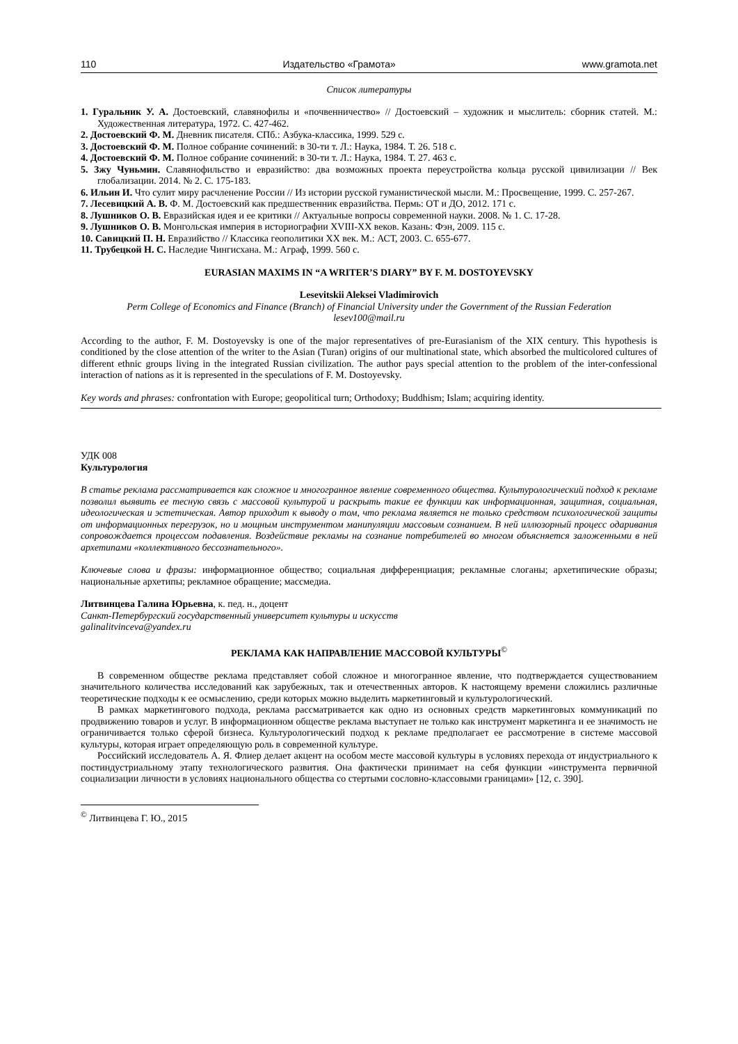110 Издательство «Грамота» www.gramota.net
Список литературы
1. Гуральник У. А. Достоевский, славянофилы и «почвенничество» // Достоевский – художник и мыслитель: сборник статей. М.: Художественная литература, 1972. С. 427-462.
2. Достоевский Ф. М. Дневник писателя. СПб.: Азбука-классика, 1999. 529 с.
3. Достоевский Ф. М. Полное собрание сочинений: в 30-ти т. Л.: Наука, 1984. Т. 26. 518 с.
4. Достоевский Ф. М. Полное собрание сочинений: в 30-ти т. Л.: Наука, 1984. Т. 27. 463 с.
5. Зжу Чуньмин. Славянофильство и евразийство: два возможных проекта переустройства кольца русской цивилизации // Век глобализации. 2014. № 2. С. 175-183.
6. Ильин И. Что сулит миру расчленение России // Из истории русской гуманистической мысли. М.: Просвещение, 1999. С. 257-267.
7. Лесевицкий А. В. Ф. М. Достоевский как предшественник евразийства. Пермь: ОТ и ДО, 2012. 171 с.
8. Лушников О. В. Евразийская идея и ее критики // Актуальные вопросы современной науки. 2008. № 1. С. 17-28.
9. Лушников О. В. Монгольская империя в историографии XVIII-XX веков. Казань: Фэн, 2009. 115 с.
10. Савицкий П. Н. Евразийство // Классика геополитики XX век. М.: АСТ, 2003. С. 655-677.
11. Трубецкой Н. С. Наследие Чингисхана. М.: Аграф, 1999. 560 с.
EURASIAN MAXIMS IN “A WRITER’S DIARY” BY F. M. DOSTOYEVSKY
Lesevitskii Aleksei Vladimirovich
Perm College of Economics and Finance (Branch) of Financial University under the Government of the Russian Federation
lesev100@mail.ru
According to the author, F. M. Dostoyevsky is one of the major representatives of pre-Eurasianism of the XIX century. This hypothesis is conditioned by the close attention of the writer to the Asian (Turan) origins of our multinational state, which absorbed the multicolored cultures of different ethnic groups living in the integrated Russian civilization. The author pays special attention to the problem of the inter-confessional interaction of nations as it is represented in the speculations of F. M. Dostoyevsky.
Key words and phrases: confrontation with Europe; geopolitical turn; Orthodoxy; Buddhism; Islam; acquiring identity.
УДК 008
Культурология
В статье реклама рассматривается как сложное и многогранное явление современного общества. Культурологический подход к рекламе позволил выявить ее тесную связь с массовой культурой и раскрыть такие ее функции как информационная, защитная, социальная, идеологическая и эстетическая. Автор приходит к выводу о том, что реклама является не только средством психологической защиты от информационных перегрузок, но и мощным инструментом манипуляции массовым сознанием. В ней иллюзорный процесс одаривания сопровождается процессом подавления. Воздействие рекламы на сознание потребителей во многом объясняется заложенными в ней архетипами «коллективного бессознательного».
Ключевые слова и фразы: информационное общество; социальная дифференциация; рекламные слоганы; архетипические образы; национальные архетипы; рекламное обращение; массмедиа.
Литвинцева Галина Юрьевна, к. пед. н., доцент
Санкт-Петербургский государственный университет культуры и искусств
galinalitvinceva@yandex.ru
РЕКЛАМА КАК НАПРАВЛЕНИЕ МАССОВОЙ КУЛЬТУРЫ<sup>©</sup>
В современном обществе реклама представляет собой сложное и многогранное явление, что подтверждается существованием значительного количества исследований как зарубежных, так и отечественных авторов. К настоящему времени сложились различные теоретические подходы к ее осмыслению, среди которых можно выделить маркетинговый и культурологический.
В рамках маркетингового подхода, реклама рассматривается как одно из основных средств маркетинговых коммуникаций по продвижению товаров и услуг. В информационном обществе реклама выступает не только как инструмент маркетинга и ее значимость не ограничивается только сферой бизнеса. Культурологический подход к рекламе предполагает ее рассмотрение в системе массовой культуры, которая играет определяющую роль в современной культуре.
Российский исследователь А. Я. Флиер делает акцент на особом месте массовой культуры в условиях перехода от индустриального к постиндустриальному этапу технологического развития. Она фактически принимает на себя функции «инструмента первичной социализации личности в условиях национального общества со стертыми сословно-классовыми границами» [12, с. 390].
<sup>©</sup> Литвинцева Г. Ю., 2015